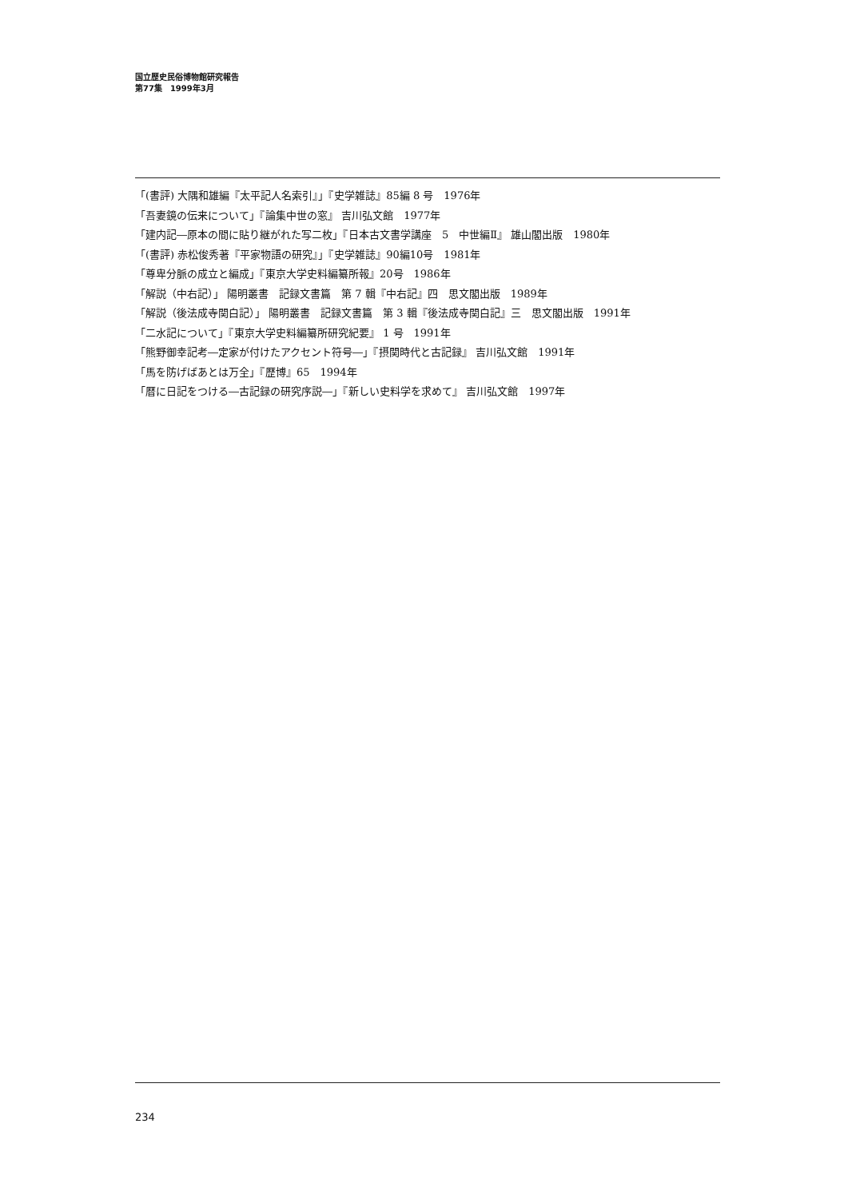国立歴史民俗博物館研究報告
第77集　1999年3月
「(書評) 大隅和雄編『太平記人名索引』」『史学雑誌』85編 8 号　1976年
「吾妻鏡の伝来について」『論集中世の窓』 吉川弘文館　1977年
「建内記―原本の間に貼り継がれた写二枚」『日本古文書学講座　5　中世編Ⅱ』 雄山閣出版　1980年
「(書評) 赤松俊秀著『平家物語の研究』」『史学雑誌』90編10号　1981年
「尊卑分脈の成立と編成」『東京大学史料編纂所報』20号　1986年
「解説（中右記）」 陽明叢書　記録文書篇　第 7 輯『中右記』四　思文閣出版　1989年
「解説（後法成寺関白記）」 陽明叢書　記録文書篇　第 3 輯『後法成寺関白記』三　思文閣出版　1991年
「二水記について」『東京大学史料編纂所研究紀要』 1 号　1991年
「熊野御幸記考―定家が付けたアクセント符号―」『摂関時代と古記録』 吉川弘文館　1991年
「馬を防げばあとは万全」『歴博』65　1994年
「暦に日記をつける―古記録の研究序説―」『新しい史料学を求めて』 吉川弘文館　1997年
234